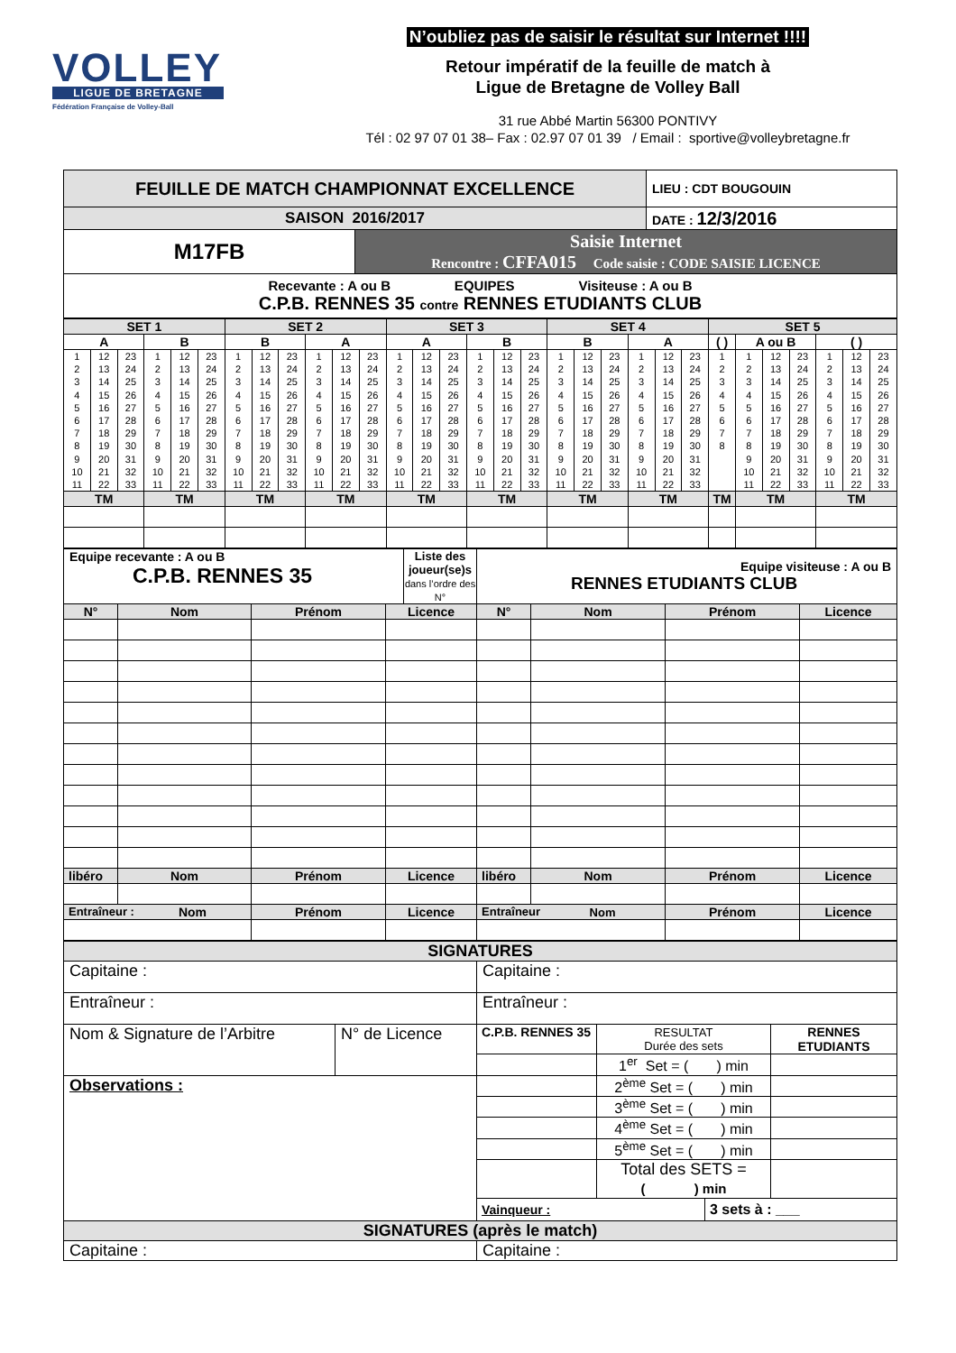VOLLEY
LIGUE DE BRETAGNE
Fédération Française de Volley-Ball
N’oubliez pas de saisir le résultat sur Internet !!!!
Retour impératif de la feuille de match à
Ligue de Bretagne de Volley Ball
31 rue Abbé Martin 56300 PONTIVY
Tél : 02 97 07 01 38– Fax : 02.97 07 01 39 / Email : sportive@volleybretagne.fr
| FEUILLE DE MATCH CHAMPIONNAT EXCELLENCE | | LIEU : CDT BOUGOUIN |
| SAISON 2016/2017 | | DATE : 12/3/2016 |
| M17FB | Saisie Internet Rencontre : CFFA015 Code saisie : CODE SAISIE LICENCE | |
| Recevante : A ou B EQUIPES Visiteuse : A ou B C.P.B. RENNES 35 contre RENNES ETUDIANTS CLUB | | |
| SET 1 | | | | | | SET 2 | | | | | | SET 3 | | | | | | SET 4 | | | | | | SET 5 | | | | | | |
| A | | | B | | | B | | | A | | | A | | | B | | | B | | | A | | | ( ) | A ou B | | | ( ) | | |
| 1 2 3 4 5 6 7 8 9 10 11 | 12 13 14 15 16 17 18 19 20 21 22 | 23 24 25 26 27 28 29 30 31 32 33 | 1 2 3 4 5 6 7 8 9 10 11 | 12 13 14 15 16 17 18 19 20 21 22 | 23 24 25 26 27 28 29 30 31 32 33 | 1 2 3 4 5 6 7 8 9 10 11 | 12 13 14 15 16 17 18 19 20 21 22 | 23 24 25 26 27 28 29 30 31 32 33 | 1 2 3 4 5 6 7 8 9 10 11 | 12 13 14 15 16 17 18 19 20 21 22 | 23 24 25 26 27 28 29 30 31 32 33 | 1 2 3 4 5 6 7 8 9 10 11 | 12 13 14 15 16 17 18 19 20 21 22 | 23 24 25 26 27 28 29 30 31 32 33 | 1 2 3 4 5 6 7 8 9 10 11 | 12 13 14 15 16 17 18 19 20 21 22 | 23 24 25 26 27 28 29 30 31 32 33 | 1 2 3 4 5 6 7 8 9 10 11 | 12 13 14 15 16 17 18 19 20 21 22 | 23 24 25 26 27 28 29 30 31 32 33 | 1 2 3 4 5 6 7 8 9 10 11 | 12 13 14 15 16 17 18 19 20 21 22 | 23 24 25 26 27 28 29 30 31 32 33 | 1 2 3 4 5 6 7 8 | 1 2 3 4 5 6 7 8 9 10 11 | 12 13 14 15 16 17 18 19 20 21 22 | 23 24 25 26 27 28 29 30 31 32 33 | 1 2 3 4 5 6 7 8 9 10 11 | 12 13 14 15 16 17 18 19 20 21 22 | 23 24 25 26 27 28 29 30 31 32 33 |
| TM | | | TM | | | TM | | | TM | | | TM | | | TM | | | TM | | | TM | | | TM | TM | | | TM | | |
| Equipe recevante : A ou B C.P.B. RENNES 35 Liste des joueur(se)s dans l’ordre des N° | | | | Equipe visiteuse : A ou B RENNES ETUDIANTS CLUB | | | |
| N° | Nom | Prénom | Licence | N° | Nom | Prénom | Licence |
| libéro | Nom | Prénom | Licence | libéro | Nom | Prénom | Licence |
| Entraîneur : Nom | | Prénom | Licence | Entraîneur Nom | | Prénom | Licence |
| SIGNATURES | | | | | |
| Capitaine : | | Capitaine : | | | |
| Entraîneur : | | Entraîneur : | | | |
| Nom & Signature de l’Arbitre | N° de Licence | C.P.B. RENNES 35 | RESULTAT Durée des sets | | RENNES ETUDIANTS |
| | | | 1<sup>er</sup> Set = ( ) min | | |
| Observations : | | | 2<sup>ème</sup> Set = ( ) min | | |
| | | | 3<sup>ème</sup> Set = ( ) min | | |
| | | | 4<sup>ème</sup> Set = ( ) min | | |
| | | | 5<sup>ème</sup> Set = ( ) min | | |
| | | | Total des SETS = ( ) min | | |
| | | Vainqueur : | | 3 sets à : ___ | |
| SIGNATURES (après le match) | | | | | |
| Capitaine : | | Capitaine : | | | |